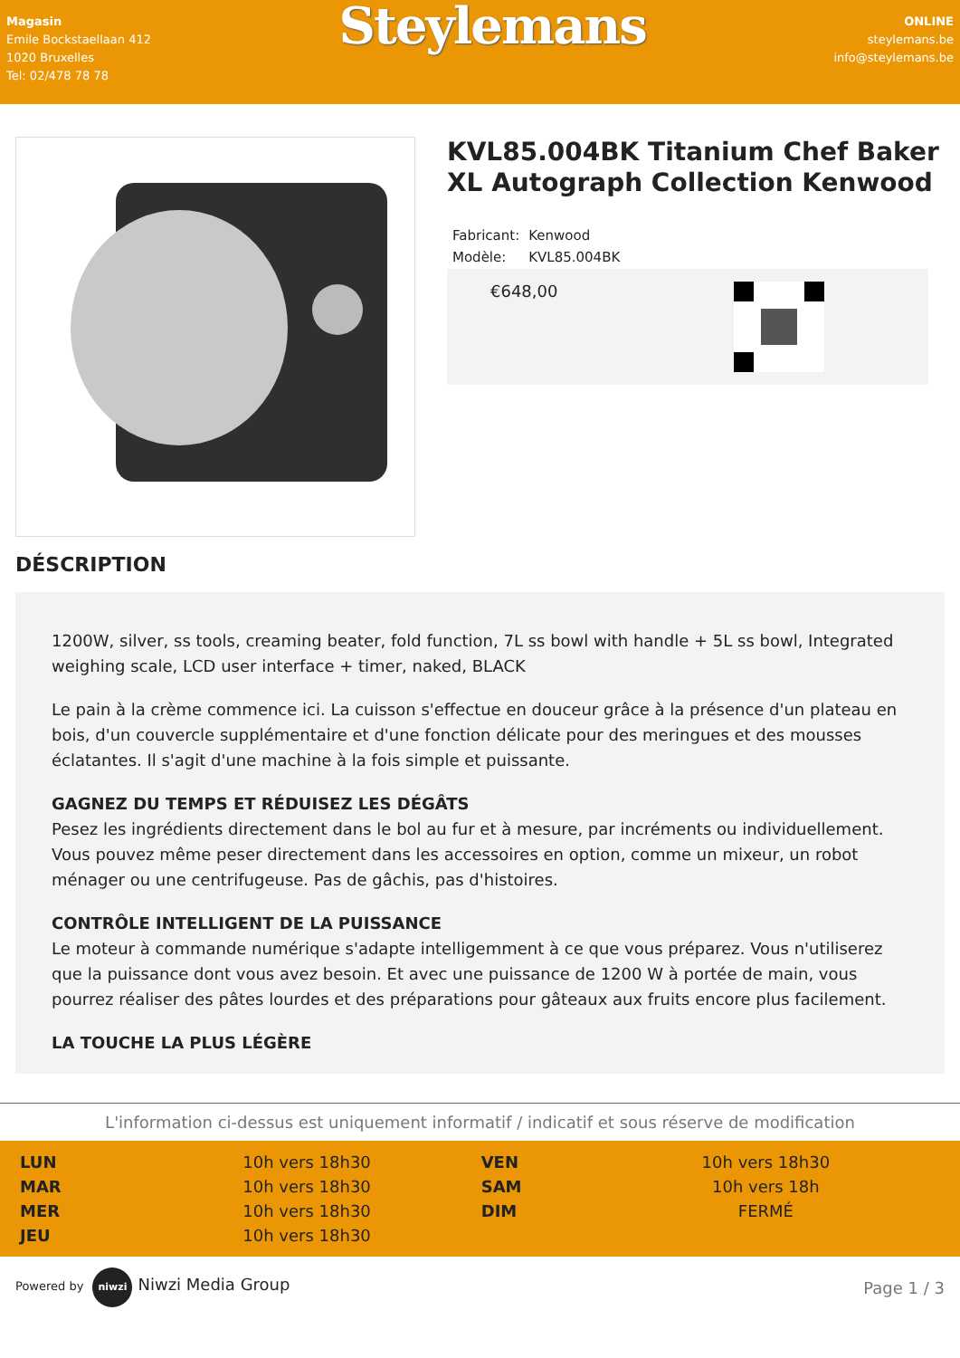Magasin
Emile Bockstaellaan 412
1020 Bruxelles
Tel: 02/478 78 78
Steylemans
ONLINE
steylemans.be
info@steylemans.be
KVL85.004BK Titanium Chef Baker XL Autograph Collection Kenwood
| Fabricant: | Kenwood |
| Modèle: | KVL85.004BK |
€648,00
DÉSCRIPTION
1200W, silver, ss tools, creaming beater, fold function, 7L ss bowl with handle + 5L ss bowl, Integrated weighing scale, LCD user interface + timer, naked, BLACK
Le pain à la crème commence ici. La cuisson s'effectue en douceur grâce à la présence d'un plateau en bois, d'un couvercle supplémentaire et d'une fonction délicate pour des meringues et des mousses éclatantes. Il s'agit d'une machine à la fois simple et puissante.
GAGNEZ DU TEMPS ET RÉDUISEZ LES DÉGÂTS
Pesez les ingrédients directement dans le bol au fur et à mesure, par incréments ou individuellement. Vous pouvez même peser directement dans les accessoires en option, comme un mixeur, un robot ménager ou une centrifugeuse. Pas de gâchis, pas d'histoires.
CONTRÔLE INTELLIGENT DE LA PUISSANCE
Le moteur à commande numérique s'adapte intelligemment à ce que vous préparez. Vous n'utiliserez que la puissance dont vous avez besoin. Et avec une puissance de 1200 W à portée de main, vous pourrez réaliser des pâtes lourdes et des préparations pour gâteaux aux fruits encore plus facilement.
LA TOUCHE LA PLUS LÉGÈRE
L'information ci-dessus est uniquement informatif / indicatif et sous réserve de modification
| LUN | 10h vers 18h30 | VEN | 10h vers 18h30 |
| MAR | 10h vers 18h30 | SAM | 10h vers 18h |
| MER | 10h vers 18h30 | DIM | FERMÉ |
| JEU | 10h vers 18h30 | | |
Powered by niwzi Niwzi Media Group
Page 1 / 3